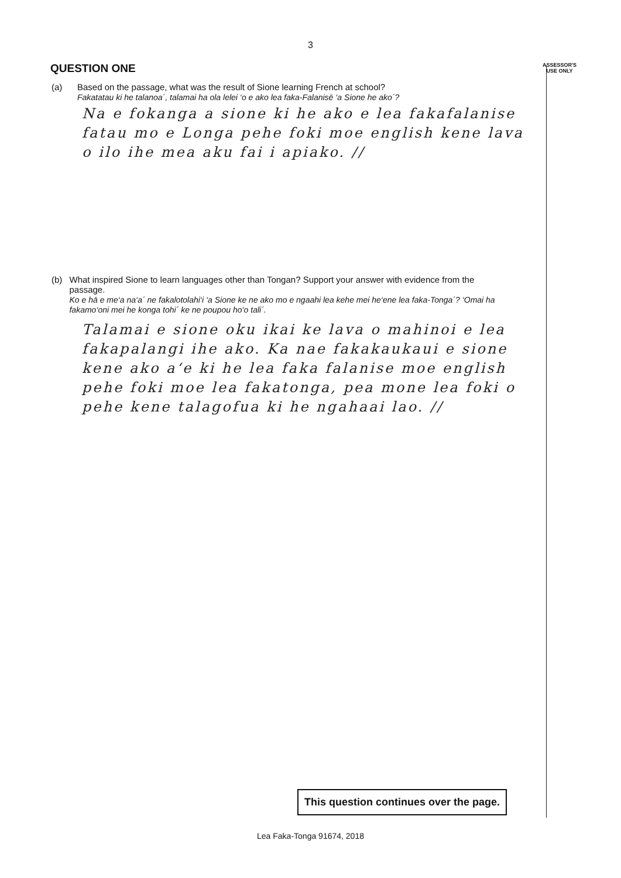3
QUESTION ONE
ASSESSOR'S
USE ONLY
(a) Based on the passage, what was the result of Sione learning French at school?
Fakatatau ki he talanoa´, talamai ha ola lelei ‘o e ako lea faka-Falanisē ‘a Sione he ako´?
Na e fokanga a sione ki he ako e lea fakafalanise fatau mo e Longa pehe foki moe english kene lava o ilo ihe mea aku fai i apiako. //
(b) What inspired Sione to learn languages other than Tongan? Support your answer with evidence from the passage.
Ko e hā e me‘a na‘a´ ne fakalotolahi‘i ‘a Sione ke ne ako mo e ngaahi lea kehe mei he‘ene lea faka-Tonga´? ‘Omai ha fakamo‘oni mei he konga tohi´ ke ne poupou ho‘o tali´.
Talamai e sione oku ikai ke lava o mahinoi e lea fakapalangi ihe ako. Ka nae fakakaukaui e sione kene ako a‘e ki he lea faka falanise moe english pehe foki moe lea fakatonga, pea mone lea foki o pehe kene talagofua ki he ngahaai lao. //
This question continues over the page.
Lea Faka-Tonga 91674, 2018